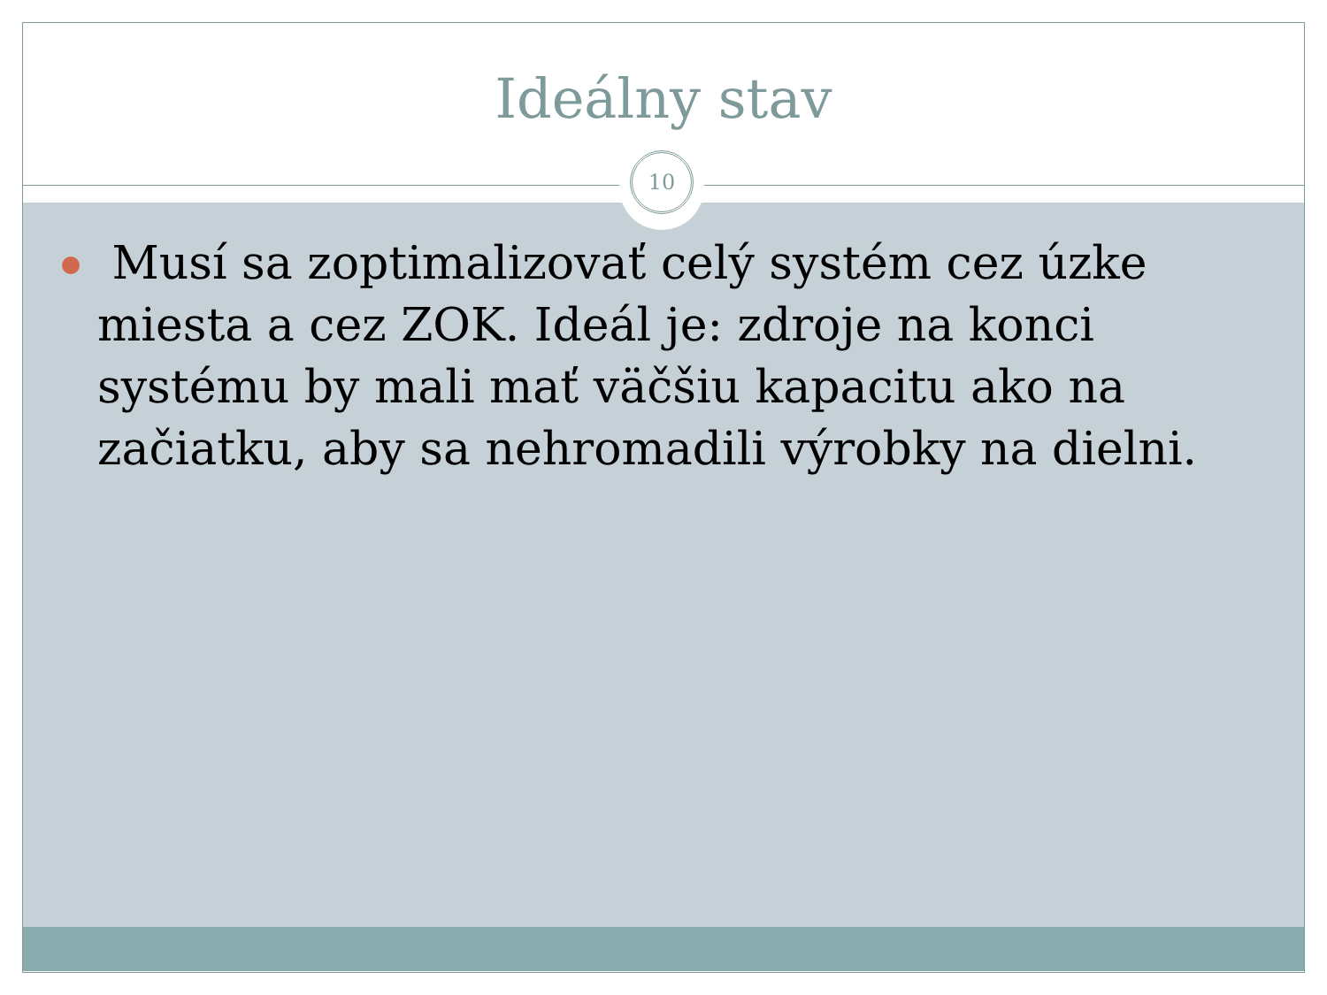Ideálny stav
10
Musí sa zoptimalizovať celý systém cez úzke miesta a cez ZOK. Ideál je: zdroje na konci systému by mali mať väčšiu kapacitu ako na začiatku, aby sa nehromadili výrobky na dielni.